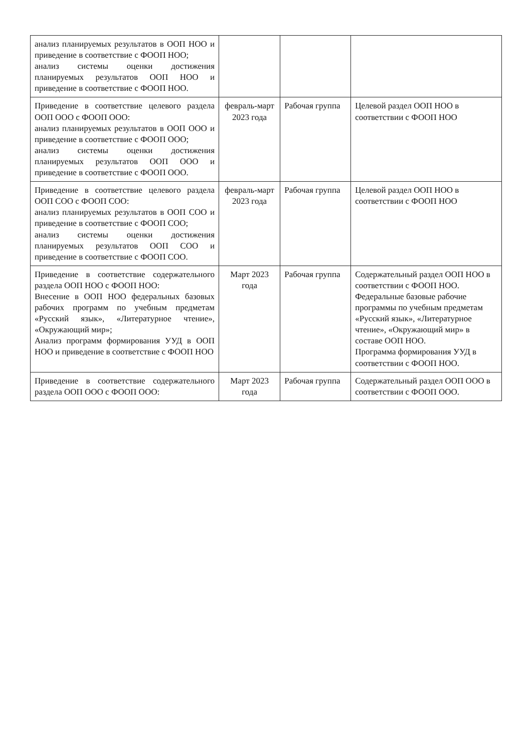| анализ планируемых результатов в ООП НОО и приведение в соответствие с ФООП НОО; анализ системы оценки достижения планируемых результатов ООП НОО и приведение в соответствие с ФООП НОО. | | | |
| Приведение в соответствие целевого раздела ООП ООО с ФООП ООО: анализ планируемых результатов в ООП ООО и приведение в соответствие с ФООП ООО; анализ системы оценки достижения планируемых результатов ООП ООО и приведение в соответствие с ФООП ООО. | февраль-март 2023 года | Рабочая группа | Целевой раздел ООП НОО в соответствии с ФООП НОО |
| Приведение в соответствие целевого раздела ООП СОО с ФООП СОО: анализ планируемых результатов в ООП СОО и приведение в соответствие с ФООП СОО; анализ системы оценки достижения планируемых результатов ООП СОО и приведение в соответствие с ФООП СОО. | февраль-март 2023 года | Рабочая группа | Целевой раздел ООП НОО в соответствии с ФООП НОО |
| Приведение в соответствие содержательного раздела ООП НОО с ФООП НОО: Внесение в ООП НОО федеральных базовых рабочих программ по учебным предметам «Русский язык», «Литературное чтение», «Окружающий мир»; Анализ программ формирования УУД в ООП НОО и приведение в соответствие с ФООП НОО | Март 2023 года | Рабочая группа | Содержательный раздел ООП НОО в соответствии с ФООП НОО. Федеральные базовые рабочие программы по учебным предметам «Русский язык», «Литературное чтение», «Окружающий мир» в составе ООП НОО. Программа формирования УУД в соответствии с ФООП НОО. |
| Приведение в соответствие содержательного раздела ООП ООО с ФООП ООО: | Март 2023 года | Рабочая группа | Содержательный раздел ООП ООО в соответствии с ФООП ООО. |